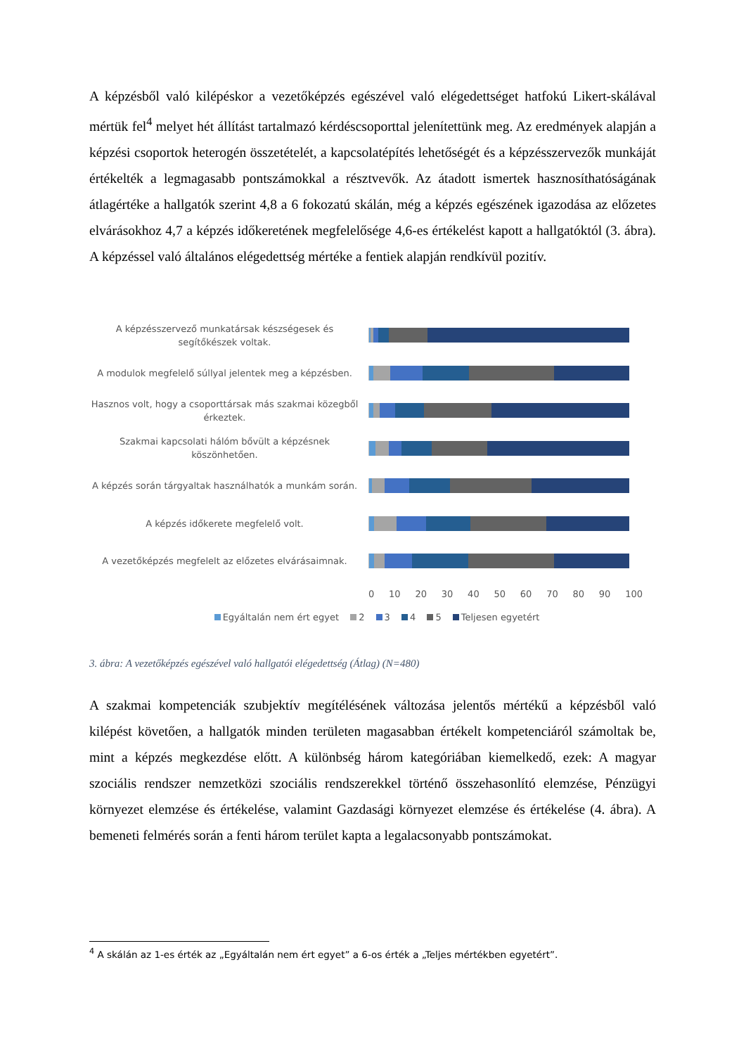A képzésből való kilépéskor a vezetőképzés egészével való elégedettséget hatfokú Likert-skálával mértük fel<sup>4</sup> melyet hét állítást tartalmazó kérdéscsoporttal jelenítettünk meg. Az eredmények alapján a képzési csoportok heterogén összetételét, a kapcsolatépítés lehetőségét és a képzésszervezők munkáját értékelték a legmagasabb pontszámokkal a résztvevők. Az átadott ismertek hasznosíthatóságának átlagértéke a hallgatók szerint 4,8 a 6 fokozatú skálán, még a képzés egészének igazodása az előzetes elvárásokhoz 4,7 a képzés időkeretének megfelelősége 4,6-es értékelést kapott a hallgatóktól (3. ábra). A képzéssel való általános elégedettség mértéke a fentiek alapján rendkívül pozitív.
A képzésszervező munkatársak készségesek és segítőkészek voltak.
A modulok megfelelő súllyal jelentek meg a képzésben.
Hasznos volt, hogy a csoporttársak más szakmai közegből érkeztek.
Szakmai kapcsolati hálóm bővült a képzésnek köszönhetően.
A képzés során tárgyaltak használhatók a munkám során.
A képzés időkerete megfelelő volt.
A vezetőképzés megfelelt az előzetes elvárásaimnak.
0 10 20 30 40 50 60 70 80 90 100
Egyáltalán nem ért egyet 2 3 4 5 Teljesen egyetért
3. ábra: A vezetőképzés egészével való hallgatói elégedettség (Átlag) (N=480)
A szakmai kompetenciák szubjektív megítélésének változása jelentős mértékű a képzésből való kilépést követően, a hallgatók minden területen magasabban értékelt kompetenciáról számoltak be, mint a képzés megkezdése előtt. A különbség három kategóriában kiemelkedő, ezek: A magyar szociális rendszer nemzetközi szociális rendszerekkel történő összehasonlító elemzése, Pénzügyi környezet elemzése és értékelése, valamint Gazdasági környezet elemzése és értékelése (4. ábra). A bemeneti felmérés során a fenti három terület kapta a legalacsonyabb pontszámokat.
<sup>4</sup> A skálán az 1-es érték az „Egyáltalán nem ért egyet” a 6-os érték a „Teljes mértékben egyetért”.